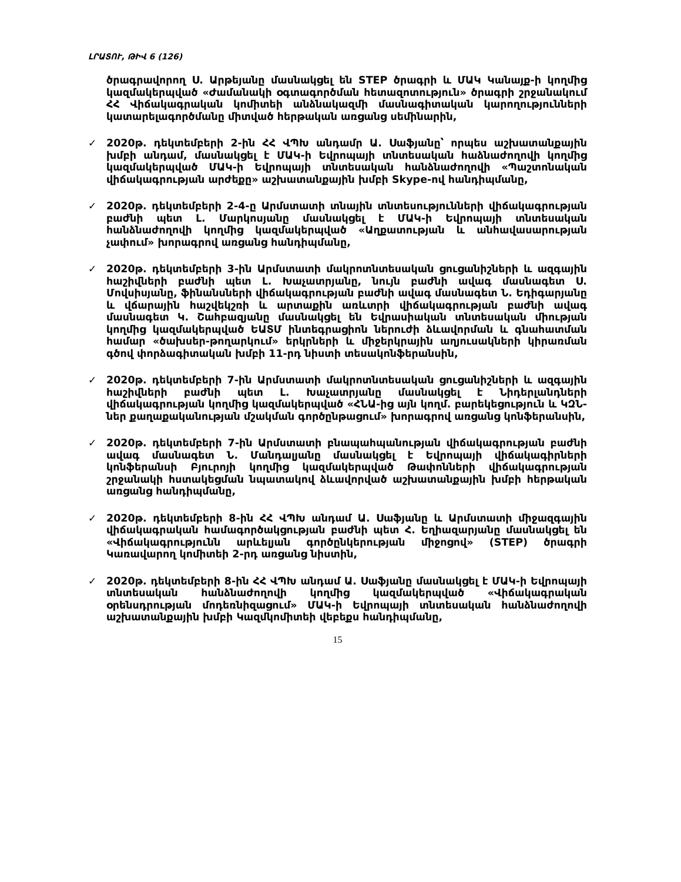ԼՐԱՏՈՒ, ԹԻՎ 6 (126)
ծրագրավորող Ս. Արթեյանը մասնակցել են STEP ծրագրի և ՄԱԿ Կանայք-ի կողմից կազմակերպված «Ժամանակի օգտագործման հետազոտություն» ծրագրի շրջանակում ՀՀ Վիճակագրական կոմիտեի անձնակազմի մասնագիտական կարողությունների կատարելագործմանը միտված հերթական առցանց սեմինարին,
✓
2020թ. դեկտեմբերի 2-ին ՀՀ ՎՊԽ անդամր Ա. Սաֆյանը՝ որպես աշխատանքային խմբի անդամ, մասնակցել է ՄԱԿ-ի Եվրոպայի տնտեսական հաձնաժողովի կողմից կազմակերպված ՄԱԿ-ի Եվրոպայի տնտեսական հանձնաժողովի «Պաշտոնական վիճակագրության արժեքը» աշխատանքային խմբի Skype-ով հանդիպմանը,
✓
2020թ. դեկտեմբերի 2-4-ը Արմստատի տնային տնտեսությունների վիճակագրության բաժնի պետ Լ. Մարկոսյանը մասնակցել է ՄԱԿ-ի Եվրոպայի տնտեսական հանձնաժողովի կողմից կազմակերպված «Աղքատության և անհավասարության չափում» խորագրով առցանց հանդիպմանը,
✓
2020թ. դեկտեմբերի 3-ին Արմստատի մակրոտնտեսական ցուցանիշների և ազգային հաշիվների բաժնի պետ Լ. Խաչատրյանը, նույն բաժնի ավագ մասնագետ Ս. Մովսիսյանը, ֆինանսների վիճակագրության բաժնի ավագ մասնագետ Ն. Եդիգարյանը և վճարային հաշվեկշռի և արտաքին առևտրի վիճակագրության բաժնի ավագ մասնագետ Կ. Շահբազյանը մասնակցել են Եվրասիական տնտեսական միության կողմից կազմակերպված ԵԱՏՄ ինտեգրացիոն ներուժի ձևավորման և գնահատման համար «ծախսեր-թողարկում» երկրների և միջերկրային աղյուսակների կիրառման գծով փորձագիտական խմբի 11-րդ նիստի տեսակոնֆերանսին,
✓
2020թ. դեկտեմբերի 7-ին Արմստատի մակրոտնտեսական ցուցանիշների և ազգային հաշիվների բաժնի պետ Լ. Խաչատրյանը մասնակցել է Նիդերլանդների վիճակագրության կողմից կազմակերպված «ՀՆԱ-ից այն կողմ. բարեկեցություն և ԿԶՆ-ներ քաղաքականության մշակման գործընթացում» խորագրով առցանց կոնֆերանսին,
✓
2020թ. դեկտեմբերի 7-ին Արմստատի բնապահպանության վիճակագրության բաժնի ավագ մասնագետ Ն. Մանդալյանը մասնակցել է Եվրոպայի վիճակագիրների կոնֆերանսի Բյուրոյի կողմից կազմակերպված Թափոնների վիճակագրության շրջանակի հստակեցման նպատակով ձևավորված աշխատանքային խմբի հերթական առցանց հանդիպմանը,
✓
2020թ. դեկտեմբերի 8-ին ՀՀ ՎՊԽ անդամ Ա. Սաֆյանը և Արմստատի միջազգային վիճակագրական համագործակցության բաժնի պետ Հ. Եղիազարյանը մասնակցել են «Վիճակագրությունն արևելյան գործընկերության միջոցով» (STEP) ծրագրի Կառավարող կոմիտեի 2-րդ առցանց նիստին,
✓
2020թ. դեկտեմբերի 8-ին ՀՀ ՎՊԽ անդամ Ա. Սաֆյանը մասնակցել է ՄԱԿ-ի Եվրոպայի տնտեսական հանձնաժողովի կողմից կազմակերպված «Վիճակագրական օրենսդրության մոդեռնիզացում» ՄԱԿ-ի Եվրոպայի տնտեսական հանձնաժողովի աշխատանքային խմբի Կազմկոմիտեի վեբեքս հանդիպմանը,
15